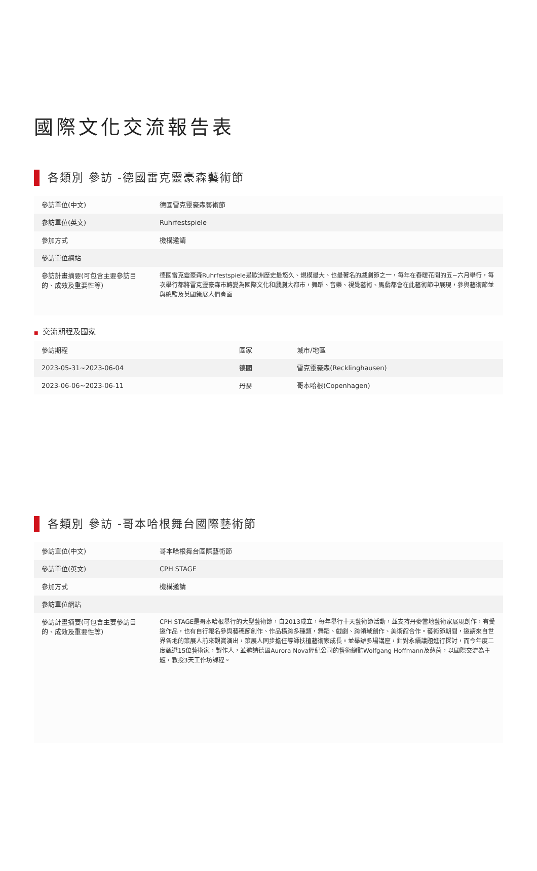國際文化交流報告表
各類別 參訪 -德國雷克靈豪森藝術節
| 參訪單位(中文) | 德國雷克靈豪森藝術節 |
| 參訪單位(英文) | Ruhrfestspiele |
| 參加方式 | 機構邀請 |
| 參訪單位網站 | |
| 參訪計畫摘要(可包含主要參訪目的、成效及重要性等) | 德國雷克靈豪森Ruhrfestspiele是歐洲歷史最悠久、規模最大、也最著名的戲劇節之一，每年在春暖花開的五−六月舉行，每次舉行都將雷克靈豪森市轉變為國際文化和戲劇大都市，舞蹈、音樂、視覺藝術、馬戲都會在此藝術節中展現，參與藝術節並與總監及英國策展人們會面 |
■ 交流期程及國家
| 參訪期程 | 國家 | 城市/地區 |
| 2023-05-31~2023-06-04 | 德國 | 雷克靈豪森(Recklinghausen) |
| 2023-06-06~2023-06-11 | 丹麥 | 哥本哈根(Copenhagen) |
各類別 參訪 -哥本哈根舞台國際藝術節
| 參訪單位(中文) | 哥本哈根舞台國際藝術節 |
| 參訪單位(英文) | CPH STAGE |
| 參加方式 | 機構邀請 |
| 參訪單位網站 | |
| 參訪計畫摘要(可包含主要參訪目的、成效及重要性等) | CPH STAGE是哥本哈根舉行的大型藝術節，自2013成立，每年舉行十天藝術節活動，並支持丹麥當地藝術家展現創作，有受邀作品，也有自行報名參與藝穗節創作、作品橫跨多種類，舞蹈、戲劇、跨領域創作、美術館合作。藝術節期間，邀請來自世界各地的策展人前來觀賞演出，策展人同步擔任導師扶植藝術家成長。並舉辦多場講座，針對永續議題進行探討，而今年度二度甄選15位藝術家，製作人，並邀請德國Aurora Nova經紀公司的藝術總監Wolfgang Hoffmann及慈茵，以國際交流為主題，教授3天工作坊課程。 |